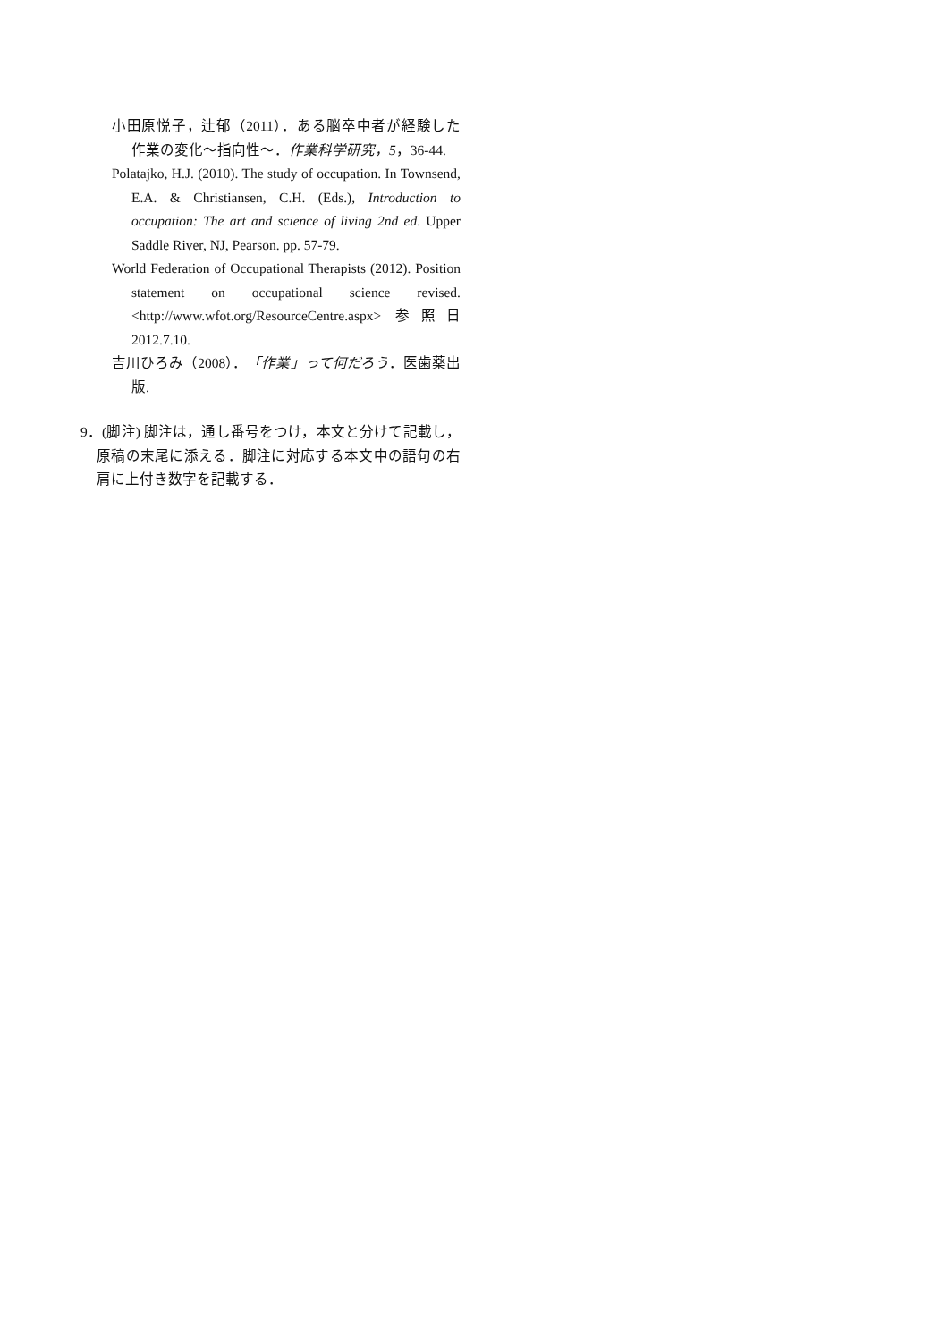小田原悦子，辻郁（2011）．ある脳卒中者が経験した作業の変化〜指向性〜．作業科学研究，5，36-44.
Polatajko, H.J. (2010). The study of occupation. In Townsend, E.A. & Christiansen, C.H. (Eds.), Introduction to occupation: The art and science of living 2nd ed. Upper Saddle River, NJ, Pearson. pp. 57-79.
World Federation of Occupational Therapists (2012). Position statement on occupational science revised. <http://www.wfot.org/ResourceCentre.aspx> 参照日 2012.7.10.
吉川ひろみ（2008）．「作業」って何だろう．医歯薬出版.
9．(脚注) 脚注は，通し番号をつけ，本文と分けて記載し，原稿の末尾に添える．脚注に対応する本文中の語句の右肩に上付き数字を記載する．